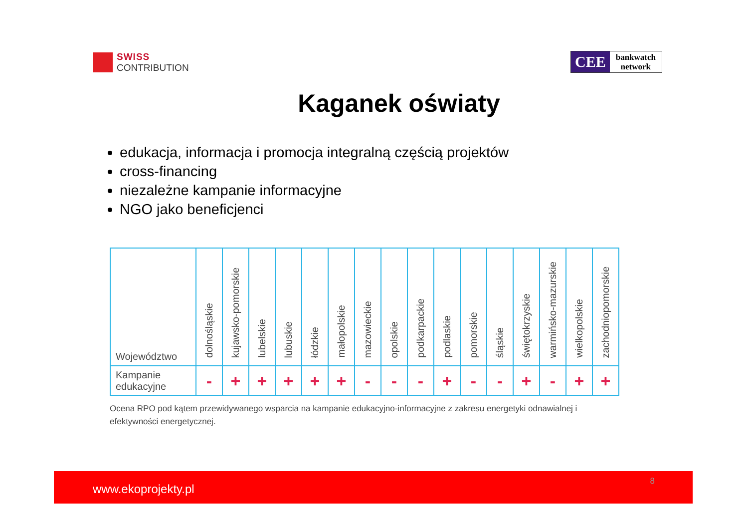SWISS
CONTRIBUTION
CEE
bankwatch
network
Kaganek oświaty
edukacja, informacja i promocja integralną częścią projektów
cross-financing
niezależne kampanie informacyjne
NGO jako beneficjenci
| Województwo | dolnośląskie | kujawsko-pomorskie | lubelskie | lubuskie | łódzkie | małopolskie | mazowieckie | opolskie | podkarpackie | podlaskie | pomorskie | śląskie | świętokrzyskie | warmińsko-mazurskie | wielkopolskie | zachodniopomorskie |
| Kampanie edukacyjne | - | + | + | + | + | + | - | - | - | + | - | - | + | - | + | + |
Ocena RPO pod kątem przewidywanego wsparcia na kampanie edukacyjno-informacyjne z zakresu energetyki odnawialnej i efektywności energetycznej.
www.ekoprojekty.pl
8